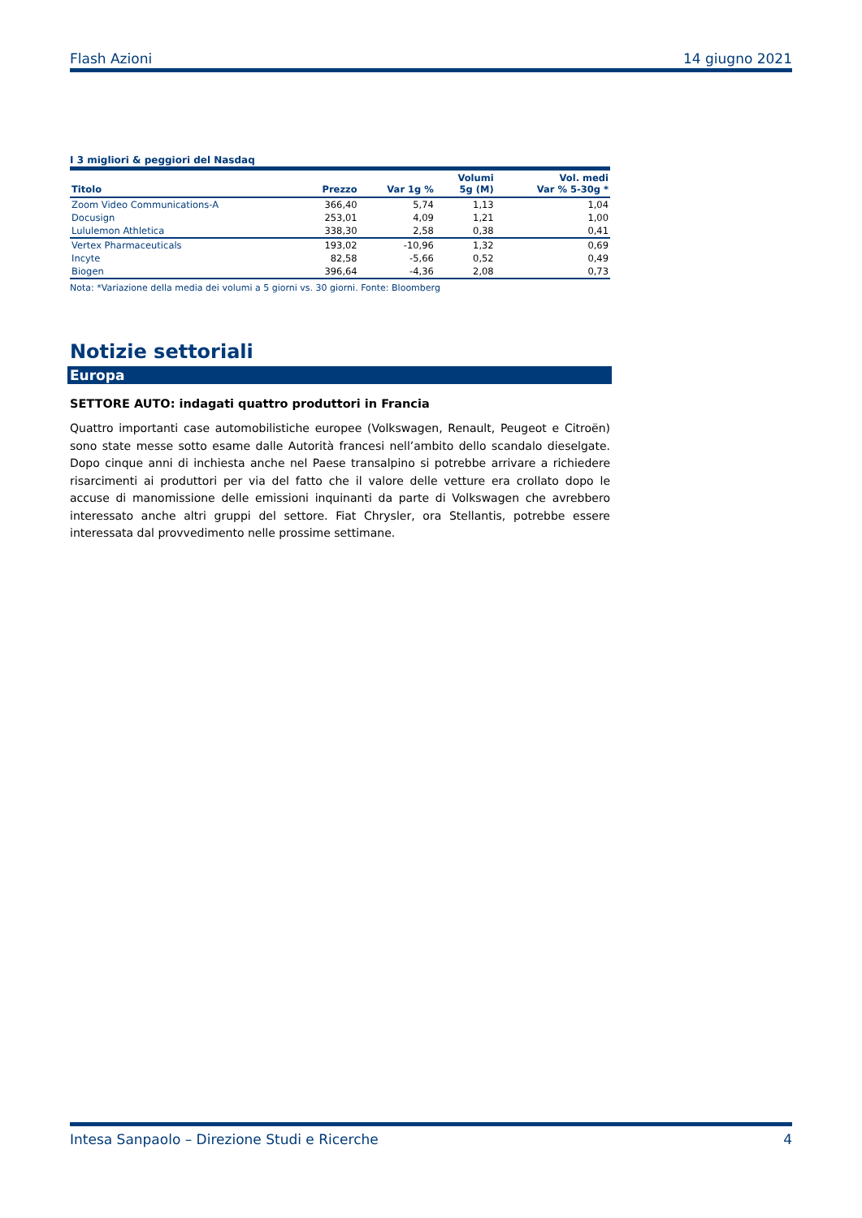Flash Azioni 14 giugno 2021
I 3 migliori & peggiori del Nasdaq
| Titolo | Prezzo | Var 1g % | Volumi 5g (M) | Vol. medi Var % 5-30g * |
| --- | --- | --- | --- | --- |
| Zoom Video Communications-A | 366,40 | 5,74 | 1,13 | 1,04 |
| Docusign | 253,01 | 4,09 | 1,21 | 1,00 |
| Lululemon Athletica | 338,30 | 2,58 | 0,38 | 0,41 |
| Vertex Pharmaceuticals | 193,02 | -10,96 | 1,32 | 0,69 |
| Incyte | 82,58 | -5,66 | 0,52 | 0,49 |
| Biogen | 396,64 | -4,36 | 2,08 | 0,73 |
Nota: *Variazione della media dei volumi a 5 giorni vs. 30 giorni. Fonte: Bloomberg
Notizie settoriali
Europa
SETTORE AUTO: indagati quattro produttori in Francia
Quattro importanti case automobilistiche europee (Volkswagen, Renault, Peugeot e Citroën) sono state messe sotto esame dalle Autorità francesi nell’ambito dello scandalo dieselgate. Dopo cinque anni di inchiesta anche nel Paese transalpino si potrebbe arrivare a richiedere risarcimenti ai produttori per via del fatto che il valore delle vetture era crollato dopo le accuse di manomissione delle emissioni inquinanti da parte di Volkswagen che avrebbero interessato anche altri gruppi del settore. Fiat Chrysler, ora Stellantis, potrebbe essere interessata dal provvedimento nelle prossime settimane.
Intesa Sanpaolo – Direzione Studi e Ricerche 4